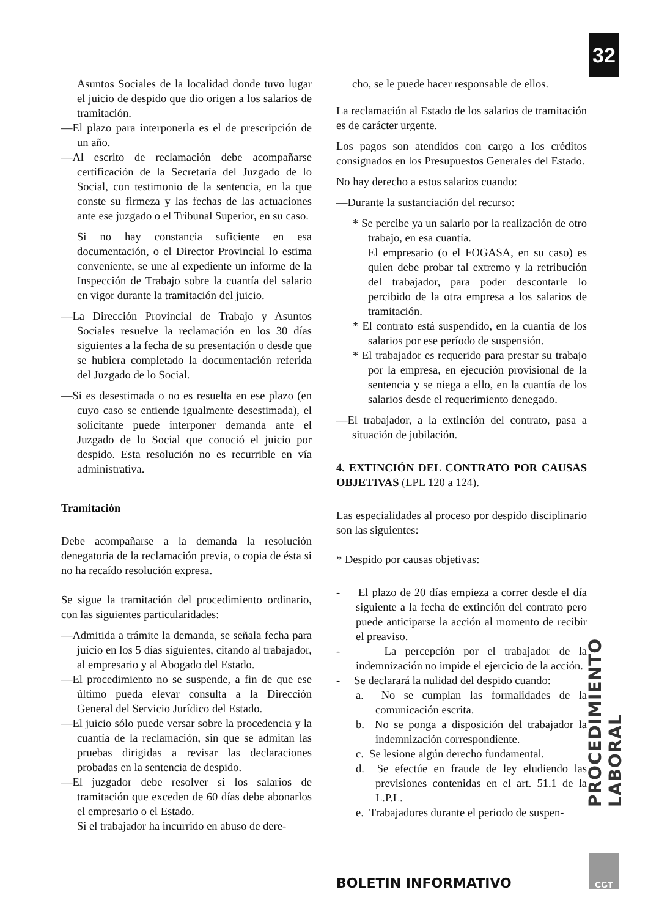32
Asuntos Sociales de la localidad donde tuvo lugar el juicio de despido que dio origen a los salarios de tramitación.
—El plazo para interponerla es el de prescripción de un año.
—Al escrito de reclamación debe acompañarse certificación de la Secretaría del Juzgado de lo Social, con testimonio de la sentencia, en la que conste su firmeza y las fechas de las actuaciones ante ese juzgado o el Tribunal Superior, en su caso.
Si no hay constancia suficiente en esa documentación, o el Director Provincial lo estima conveniente, se une al expediente un informe de la Inspección de Trabajo sobre la cuantía del salario en vigor durante la tramitación del juicio.
—La Dirección Provincial de Trabajo y Asuntos Sociales resuelve la reclamación en los 30 días siguientes a la fecha de su presentación o desde que se hubiera completado la documentación referida del Juzgado de lo Social.
—Si es desestimada o no es resuelta en ese plazo (en cuyo caso se entiende igualmente desestimada), el solicitante puede interponer demanda ante el Juzgado de lo Social que conoció el juicio por despido. Esta resolución no es recurrible en vía administrativa.
Tramitación
Debe acompañarse a la demanda la resolución denegatoria de la reclamación previa, o copia de ésta si no ha recaído resolución expresa.
Se sigue la tramitación del procedimiento ordinario, con las siguientes particularidades:
—Admitida a trámite la demanda, se señala fecha para juicio en los 5 días siguientes, citando al trabajador, al empresario y al Abogado del Estado.
—El procedimiento no se suspende, a fin de que ese último pueda elevar consulta a la Dirección General del Servicio Jurídico del Estado.
—El juicio sólo puede versar sobre la procedencia y la cuantía de la reclamación, sin que se admitan las pruebas dirigidas a revisar las declaraciones probadas en la sentencia de despido.
—El juzgador debe resolver si los salarios de tramitación que exceden de 60 días debe abonarlos el empresario o el Estado.
Si el trabajador ha incurrido en abuso de dere-
cho, se le puede hacer responsable de ellos.
La reclamación al Estado de los salarios de tramitación es de carácter urgente.
Los pagos son atendidos con cargo a los créditos consignados en los Presupuestos Generales del Estado.
No hay derecho a estos salarios cuando:
—Durante la sustanciación del recurso:
* Se percibe ya un salario por la realización de otro trabajo, en esa cuantía.
El empresario (o el FOGASA, en su caso) es quien debe probar tal extremo y la retribución del trabajador, para poder descontarle lo percibido de la otra empresa a los salarios de tramitación.
* El contrato está suspendido, en la cuantía de los salarios por ese período de suspensión.
* El trabajador es requerido para prestar su trabajo por la empresa, en ejecución provisional de la sentencia y se niega a ello, en la cuantía de los salarios desde el requerimiento denegado.
—El trabajador, a la extinción del contrato, pasa a situación de jubilación.
4. EXTINCIÓN DEL CONTRATO POR CAUSAS OBJETIVAS (LPL 120 a 124).
Las especialidades al proceso por despido disciplinario son las siguientes:
* Despido por causas objetivas:
- El plazo de 20 días empieza a correr desde el día siguiente a la fecha de extinción del contrato pero puede anticiparse la acción al momento de recibir el preaviso.
- La percepción por el trabajador de la indemnización no impide el ejercicio de la acción.
- Se declarará la nulidad del despido cuando:
a. No se cumplan las formalidades de la comunicación escrita.
b. No se ponga a disposición del trabajador la indemnización correspondiente.
c. Se lesione algún derecho fundamental.
d. Se efectúe en fraude de ley eludiendo las previsiones contenidas en el art. 51.1 de la L.P.L.
e. Trabajadores durante el periodo de suspen-
PROCEDIMIENTO LABORAL
BOLETIN INFORMATIVO
CGT